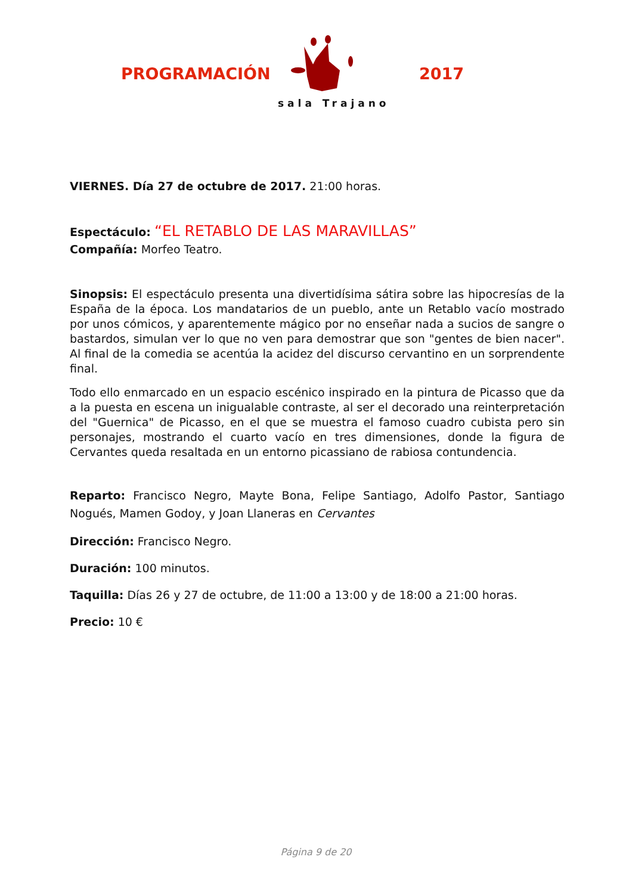PROGRAMACIÓN
sala Trajano
2017
VIERNES. Día 27 de octubre de 2017. 21:00 horas.
Espectáculo: “EL RETABLO DE LAS MARAVILLAS”
Compañía: Morfeo Teatro.
Sinopsis: El espectáculo presenta una divertidísima sátira sobre las hipocresías de la España de la época. Los mandatarios de un pueblo, ante un Retablo vacío mostrado por unos cómicos, y aparentemente mágico por no enseñar nada a sucios de sangre o bastardos, simulan ver lo que no ven para demostrar que son "gentes de bien nacer". Al final de la comedia se acentúa la acidez del discurso cervantino en un sorprendente final.
Todo ello enmarcado en un espacio escénico inspirado en la pintura de Picasso que da a la puesta en escena un inigualable contraste, al ser el decorado una reinterpretación del "Guernica" de Picasso, en el que se muestra el famoso cuadro cubista pero sin personajes, mostrando el cuarto vacío en tres dimensiones, donde la figura de Cervantes queda resaltada en un entorno picassiano de rabiosa contundencia.
Reparto: Francisco Negro, Mayte Bona, Felipe Santiago, Adolfo Pastor, Santiago Nogués, Mamen Godoy, y Joan Llaneras en Cervantes
Dirección: Francisco Negro.
Duración: 100 minutos.
Taquilla: Días 26 y 27 de octubre, de 11:00 a 13:00 y de 18:00 a 21:00 horas.
Precio: 10 €
Página 9 de 20